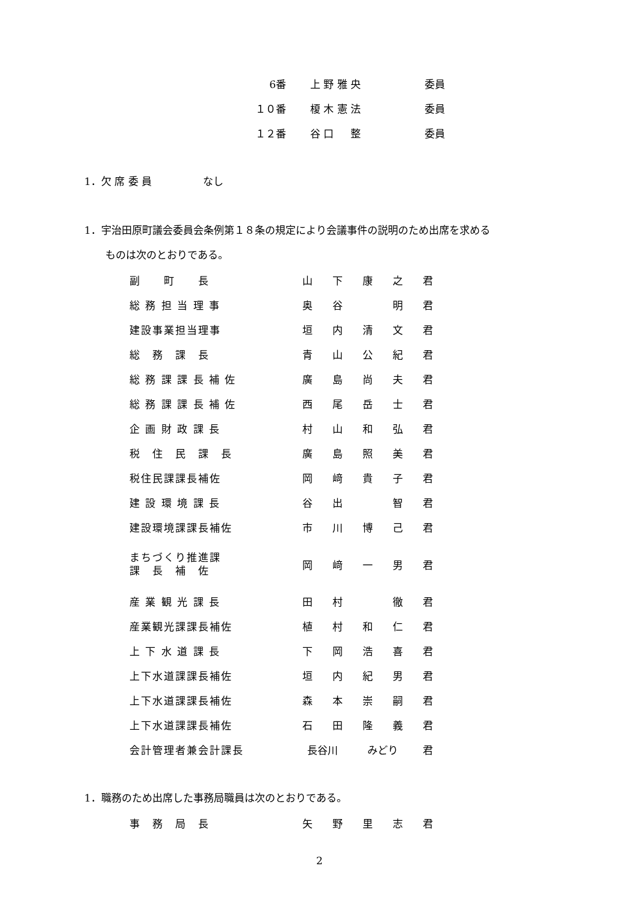| 6番 | 上 野 雅 央 | 委員 |
| １０番 | 榎 木 憲 法 | 委員 |
| １２番 | 谷 口 整 | 委員 |
1．欠 席 委 員　　　　　なし
1．宇治田原町議会委員会条例第１８条の規定により会議事件の説明のため出席を求める
ものは次のとおりである。
| 副 町 長 | 山 | 下 | 康 | 之 | 君 |
| 総 務 担 当 理 事 | 奥 | 谷 | | 明 | 君 |
| 建設事業担当理事 | 垣 | 内 | 清 | 文 | 君 |
| 総 務 課 長 | 青 | 山 | 公 | 紀 | 君 |
| 総 務 課 課 長 補 佐 | 廣 | 島 | 尚 | 夫 | 君 |
| 総 務 課 課 長 補 佐 | 西 | 尾 | 岳 | 士 | 君 |
| 企 画 財 政 課 長 | 村 | 山 | 和 | 弘 | 君 |
| 税 住 民 課 長 | 廣 | 島 | 照 | 美 | 君 |
| 税住民課課長補佐 | 岡 | 﨑 | 貴 | 子 | 君 |
| 建 設 環 境 課 長 | 谷 | 出 | | 智 | 君 |
| 建設環境課課長補佐 | 市 | 川 | 博 | 己 | 君 |
| まちづくり推進課 課 長 補 佐 | 岡 | 﨑 | 一 | 男 | 君 |
| 産 業 観 光 課 長 | 田 | 村 | | 徹 | 君 |
| 産業観光課課長補佐 | 植 | 村 | 和 | 仁 | 君 |
| 上 下 水 道 課 長 | 下 | 岡 | 浩 | 喜 | 君 |
| 上下水道課課長補佐 | 垣 | 内 | 紀 | 男 | 君 |
| 上下水道課課長補佐 | 森 | 本 | 崇 | 嗣 | 君 |
| 上下水道課課長補佐 | 石 | 田 | 隆 | 義 | 君 |
| 会計管理者兼会計課長 | 長谷川 | | みどり | | 君 |
1．職務のため出席した事務局職員は次のとおりである。
| 事 務 局 長 | 矢 | 野 | 里 | 志 | 君 |
2